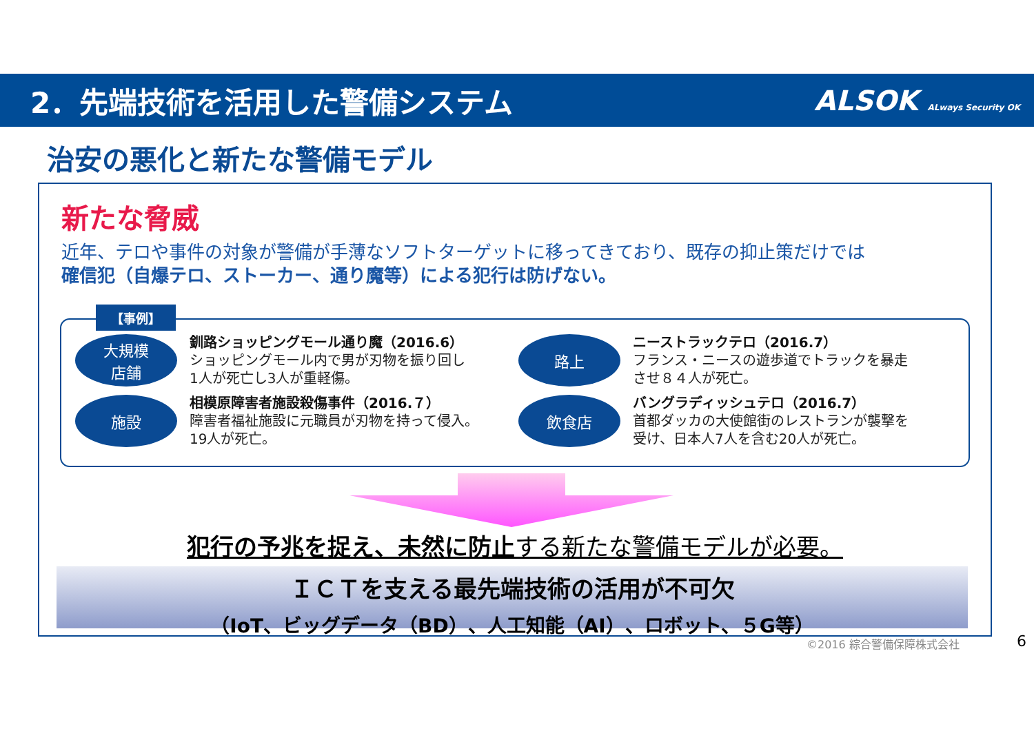2．先端技術を活用した警備システム ALSOK ALways Security OK
治安の悪化と新たな警備モデル
新たな脅威
近年、テロや事件の対象が警備が手薄なソフトターゲットに移ってきており、既存の抑止策だけでは
確信犯（自爆テロ、ストーカー、通り魔等）による犯行は防げない。
【事例】
大規模
店舗
釧路ショッピングモール通り魔（2016.6）
ショッピングモール内で男が刃物を振り回し
1人が死亡し3人が重軽傷。
路上
ニーストラックテロ（2016.7）
フランス・ニースの遊歩道でトラックを暴走
させ８４人が死亡。
施設
相模原障害者施設殺傷事件（2016.７）
障害者福祉施設に元職員が刃物を持って侵入。
19人が死亡。
飲食店
バングラディッシュテロ（2016.7）
首都ダッカの大使館街のレストランが襲撃を
受け、日本人7人を含む20人が死亡。
犯行の予兆を捉え、未然に防止する新たな警備モデルが必要。
ＩＣＴを支える最先端技術の活用が不可欠
（IoT、ビッグデータ（BD）、人工知能（AI）、ロボット、５G等）
©2016 綜合警備保障株式会社 6